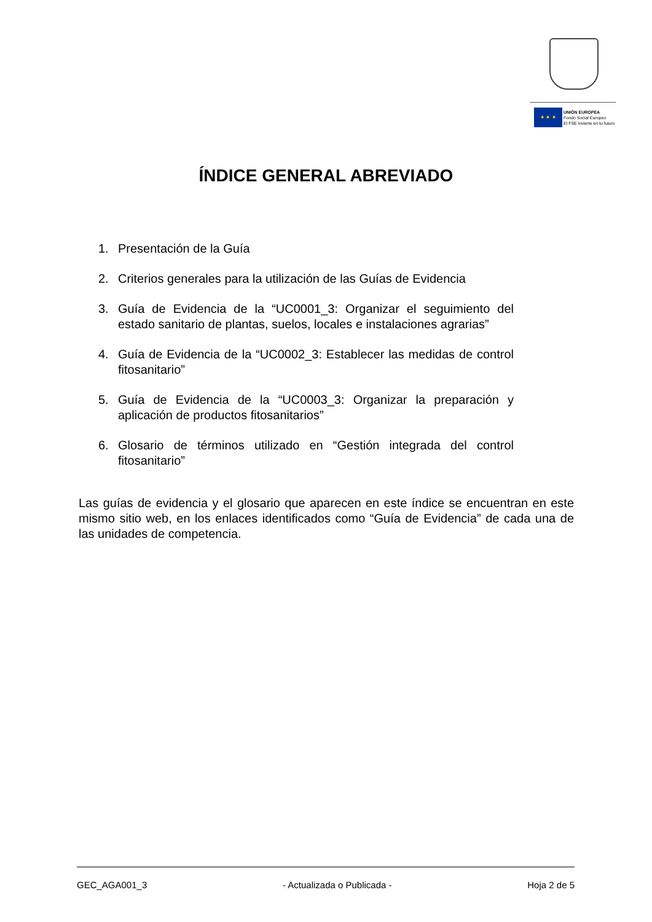★ ★ ★
UNIÓN EUROPEA
Fondo Social Europeo
El FSE invierte en tu futuro
ÍNDICE GENERAL ABREVIADO
1. Presentación de la Guía
2. Criterios generales para la utilización de las Guías de Evidencia
3. Guía de Evidencia de la “UC0001_3: Organizar el seguimiento del estado sanitario de plantas, suelos, locales e instalaciones agrarias”
4. Guía de Evidencia de la “UC0002_3: Establecer las medidas de control fitosanitario”
5. Guía de Evidencia de la “UC0003_3: Organizar la preparación y aplicación de productos fitosanitarios”
6. Glosario de términos utilizado en “Gestión integrada del control fitosanitario”
Las guías de evidencia y el glosario que aparecen en este índice se encuentran en este mismo sitio web, en los enlaces identificados como “Guía de Evidencia” de cada una de las unidades de competencia.
GEC_AGA001_3 - Actualizada o Publicada - Hoja 2 de 5